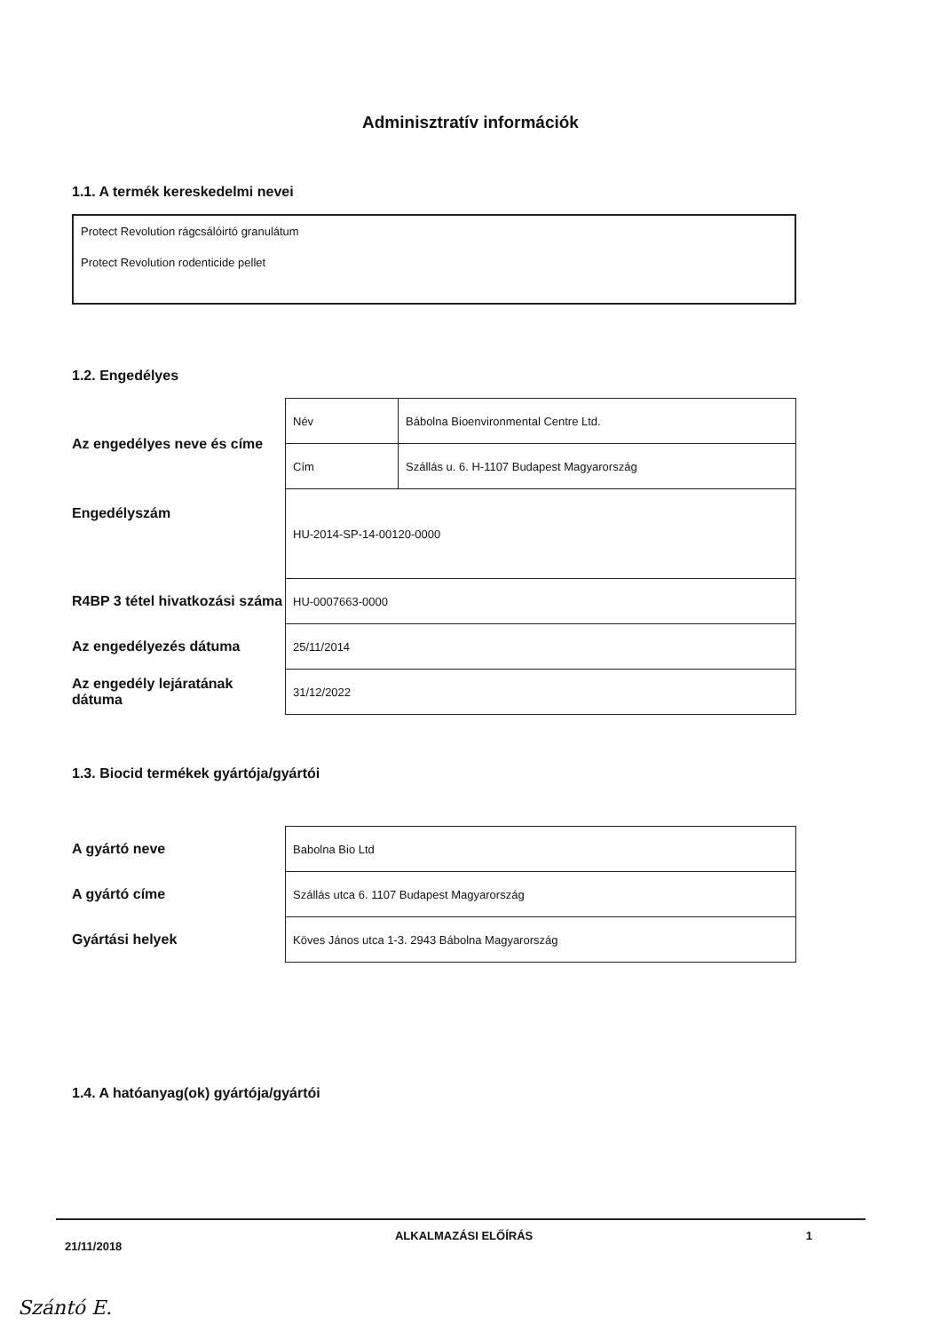Adminisztratív információk
1.1. A termék kereskedelmi nevei
Protect Revolution rágcsálóirtó granulátum
Protect Revolution rodenticide pellet
1.2. Engedélyes
| Az engedélyes neve és címe | Név | Bábolna Bioenvironmental Centre Ltd. |
| | Cím | Szállás u. 6. H-1107 Budapest Magyarország |
| Engedélyszám | HU-2014-SP-14-00120-0000 | |
| R4BP 3 tétel hivatkozási száma | HU-0007663-0000 | |
| Az engedélyezés dátuma | 25/11/2014 | |
| Az engedély lejáratának dátuma | 31/12/2022 | |
1.3. Biocid termékek gyártója/gyártói
| A gyártó neve | Babolna Bio Ltd |
| A gyártó címe | Szállás utca 6. 1107 Budapest Magyarország |
| Gyártási helyek | Köves János utca 1-3. 2943 Bábolna Magyarország |
1.4. A hatóanyag(ok) gyártója/gyártói
21/11/2018 ALKALMAZÁSI ELŐÍRÁS 1
Szántó E.